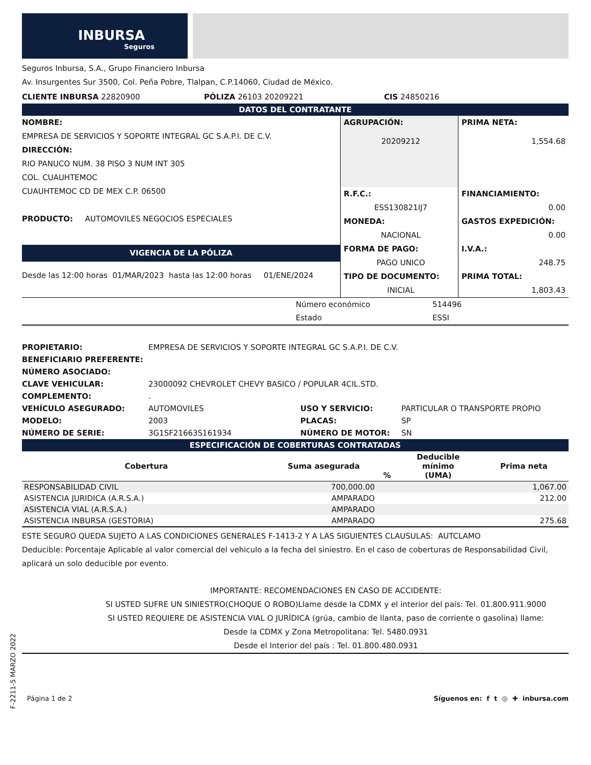INBURSA
Seguros
Seguros Inbursa, S.A., Grupo Financiero Inbursa
Av. Insurgentes Sur 3500, Col. Peña Pobre, Tlalpan, C.P.14060, Ciudad de México.
CLIENTE INBURSA 22820900 PÓLIZA 26103 20209221 CIS 24850216
DATOS DEL CONTRATANTE
NOMBRE:
EMPRESA DE SERVICIOS Y SOPORTE INTEGRAL GC S.A.P.I. DE C.V.
DIRECCIÓN:
RIO PANUCO NUM. 38 PISO 3 NUM INT 305
COL. CUAUHTEMOC
CUAUHTEMOC CD DE MEX C.P. 06500
PRODUCTO: AUTOMOVILES NEGOCIOS ESPECIALES
VIGENCIA DE LA PÓLIZA
Desde las 12:00 horas 01/MAR/2023 hasta las 12:00 horas 01/ENE/2024
AGRUPACIÓN:
20209212
R.F.C.:
ESS130821IJ7
MONEDA:
NACIONAL
FORMA DE PAGO:
PAGO UNICO
TIPO DE DOCUMENTO:
INICIAL
PRIMA NETA:
1,554.68
FINANCIAMIENTO:
0.00
GASTOS EXPEDICIÓN:
0.00
I.V.A.:
248.75
PRIMA TOTAL:
1,803.43
Número económico 514496
Estado ESSI
| PROPIETARIO: | EMPRESA DE SERVICIOS Y SOPORTE INTEGRAL GC S.A.P.I. DE C.V. | | |
| BENEFICIARIO PREFERENTE: | | | |
| NÚMERO ASOCIADO: | | | |
| CLAVE VEHICULAR: | 23000092 CHEVROLET CHEVY BASICO / POPULAR 4CIL.STD. | | |
| COMPLEMENTO: | . | | |
| VEHÍCULO ASEGURADO: | AUTOMOVILES | USO Y SERVICIO: | PARTICULAR O TRANSPORTE PROPIO |
| MODELO: | 2003 | PLACAS: | SP |
| NÚMERO DE SERIE: | 3G1SF21663S161934 | NÚMERO DE MOTOR: | SN |
ESPECIFICACIÓN DE COBERTURAS CONTRATADAS
| Cobertura | Suma asegurada | % | Deducible mínimo (UMA) | Prima neta |
| --- | --- | --- | --- | --- |
| RESPONSABILIDAD CIVIL | 700,000.00 | | | 1,067.00 |
| ASISTENCIA JURIDICA (A.R.S.A.) | AMPARADO | | | 212.00 |
| ASISTENCIA VIAL (A.R.S.A.) | AMPARADO | | | |
| ASISTENCIA INBURSA (GESTORIA) | AMPARADO | | | 275.68 |
ESTE SEGURO QUEDA SUJETO A LAS CONDICIONES GENERALES F-1413-2 Y A LAS SIGUIENTES CLAUSULAS: AUTCLAMO
Deducible: Porcentaje Aplicable al valor comercial del vehiculo a la fecha del siniestro. En el caso de coberturas de Responsabilidad Civil, aplicará un solo deducible por evento.
IMPORTANTE: RECOMENDACIONES EN CASO DE ACCIDENTE:
SI USTED SUFRE UN SINIESTRO(CHOQUE O ROBO)Llame desde la CDMX y el interior del país: Tel. 01.800.911.9000
SI USTED REQUIERE DE ASISTENCIA VIAL O JURÍDICA (grúa, cambio de llanta, paso de corriente o gasolina) llame:
Desde la CDMX y Zona Metropolitana: Tel. 5480.0931
Desde el Interior del país : Tel. 01.800.480.0931
Página 1 de 2 Síguenos en: f t ◎ ✚ inbursa.com
F-2211-5 MARZO 2022